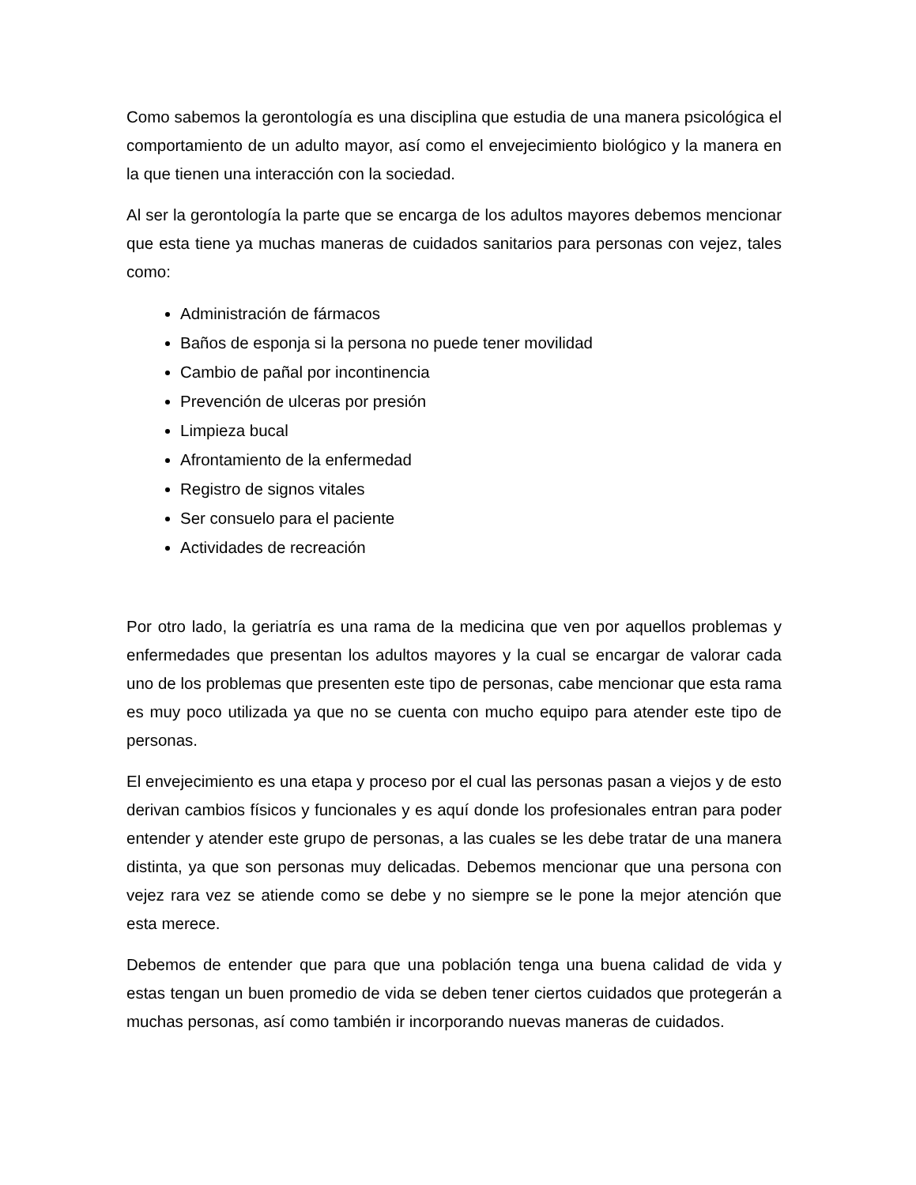Como sabemos la gerontología es una disciplina que estudia de una manera psicológica el comportamiento de un adulto mayor, así como el envejecimiento biológico y la manera en la que tienen una interacción con la sociedad.
Al ser la gerontología la parte que se encarga de los adultos mayores debemos mencionar que esta tiene ya muchas maneras de cuidados sanitarios para personas con vejez, tales como:
Administración de fármacos
Baños de esponja si la persona no puede tener movilidad
Cambio de pañal por incontinencia
Prevención de ulceras por presión
Limpieza bucal
Afrontamiento de la enfermedad
Registro de signos vitales
Ser consuelo para el paciente
Actividades de recreación
Por otro lado, la geriatría es una rama de la medicina que ven por aquellos problemas y enfermedades que presentan los adultos mayores y la cual se encargar de valorar cada uno de los problemas que presenten este tipo de personas, cabe mencionar que esta rama es muy poco utilizada ya que no se cuenta con mucho equipo para atender este tipo de personas.
El envejecimiento es una etapa y proceso por el cual las personas pasan a viejos y de esto derivan cambios físicos y funcionales y es aquí donde los profesionales entran para poder entender y atender este grupo de personas, a las cuales se les debe tratar de una manera distinta, ya que son personas muy delicadas. Debemos mencionar que una persona con vejez rara vez se atiende como se debe y no siempre se le pone la mejor atención que esta merece.
Debemos de entender que para que una población tenga una buena calidad de vida y estas tengan un buen promedio de vida se deben tener ciertos cuidados que protegerán a muchas personas, así como también ir incorporando nuevas maneras de cuidados.